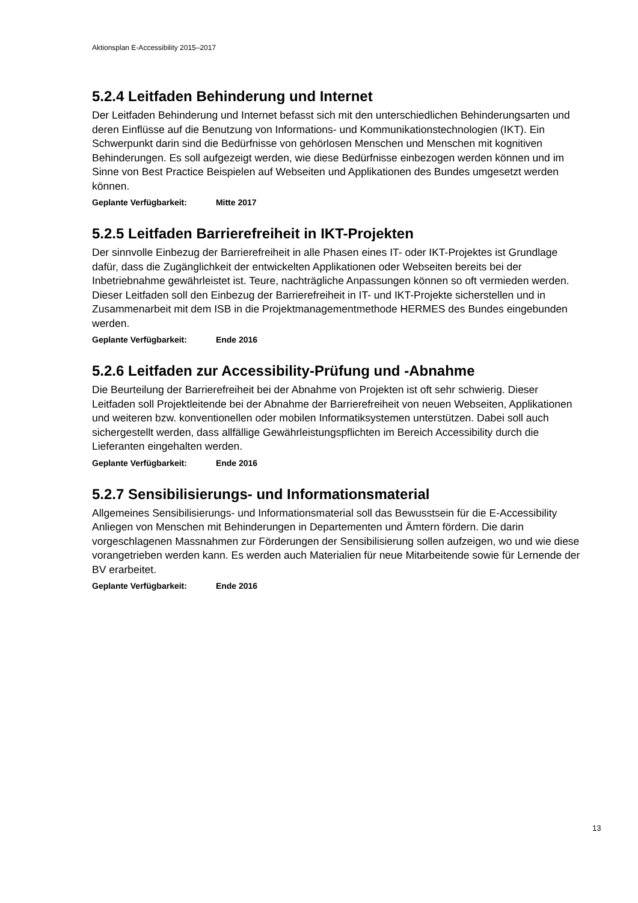Aktionsplan E-Accessibility 2015–2017
5.2.4 Leitfaden Behinderung und Internet
Der Leitfaden Behinderung und Internet befasst sich mit den unterschiedlichen Behinderungsarten und deren Einflüsse auf die Benutzung von Informations- und Kommunikationstechnologien (IKT). Ein Schwerpunkt darin sind die Bedürfnisse von gehörlosen Menschen und Menschen mit kognitiven Behinderungen. Es soll aufgezeigt werden, wie diese Bedürfnisse einbezogen werden können und im Sinne von Best Practice Beispielen auf Webseiten und Applikationen des Bundes umgesetzt werden können.
Geplante Verfügbarkeit: Mitte 2017
5.2.5 Leitfaden Barrierefreiheit in IKT-Projekten
Der sinnvolle Einbezug der Barrierefreiheit in alle Phasen eines IT- oder IKT-Projektes ist Grundlage dafür, dass die Zugänglichkeit der entwickelten Applikationen oder Webseiten bereits bei der Inbetriebnahme gewährleistet ist. Teure, nachträgliche Anpassungen können so oft vermieden werden. Dieser Leitfaden soll den Einbezug der Barrierefreiheit in IT- und IKT-Projekte sicherstellen und in Zusammenarbeit mit dem ISB in die Projektmanagementmethode HERMES des Bundes eingebunden werden.
Geplante Verfügbarkeit: Ende 2016
5.2.6 Leitfaden zur Accessibility-Prüfung und -Abnahme
Die Beurteilung der Barrierefreiheit bei der Abnahme von Projekten ist oft sehr schwierig. Dieser Leitfaden soll Projektleitende bei der Abnahme der Barrierefreiheit von neuen Webseiten, Applikationen und weiteren bzw. konventionellen oder mobilen Informatiksystemen unterstützen. Dabei soll auch sichergestellt werden, dass allfällige Gewährleistungspflichten im Bereich Accessibility durch die Lieferanten eingehalten werden.
Geplante Verfügbarkeit: Ende 2016
5.2.7 Sensibilisierungs- und Informationsmaterial
Allgemeines Sensibilisierungs- und Informationsmaterial soll das Bewusstsein für die E-Accessibility Anliegen von Menschen mit Behinderungen in Departementen und Ämtern fördern. Die darin vorgeschlagenen Massnahmen zur Förderungen der Sensibilisierung sollen aufzeigen, wo und wie diese vorangetrieben werden kann. Es werden auch Materialien für neue Mitarbeitende sowie für Lernende der BV erarbeitet.
Geplante Verfügbarkeit: Ende 2016
13